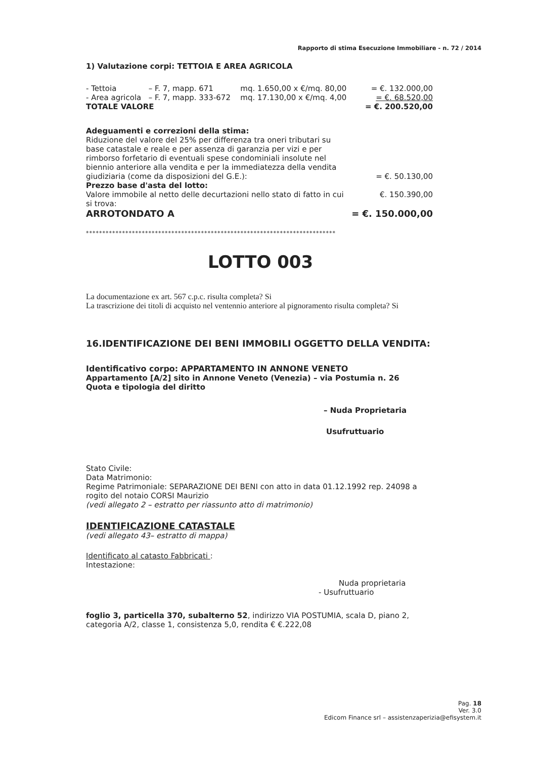Rapporto di stima Esecuzione Immobiliare - n. 72 / 2014
1) Valutazione corpi: TETTOIA E AREA AGRICOLA
| - Tettoia | – F. 7, mapp. 671 | mq. 1.650,00 x €/mq. 80,00 | = €. 132.000,00 |
| - Area agricola | – F. 7, mapp. 333-672 | mq. 17.130,00 x €/mq. 4,00 | = €. 68.520,00 |
| TOTALE VALORE | | | = €. 200.520,00 |
Adeguamenti e correzioni della stima:
| Riduzione del valore del 25% per differenza tra oneri tributari su base catastale e reale e per assenza di garanzia per vizi e per rimborso forfetario di eventuali spese condominiali insolute nel biennio anteriore alla vendita e per la immediatezza della vendita giudiziaria (come da disposizioni del G.E.): | = €. 50.130,00 |
| Prezzo base d'asta del lotto: | |
| Valore immobile al netto delle decurtazioni nello stato di fatto in cui si trova: | €. 150.390,00 |
| ARROTONDATO A | = €. 150.000,00 |
****************************************************************************
LOTTO 003
La documentazione ex art. 567 c.p.c. risulta completa? Si
La trascrizione dei titoli di acquisto nel ventennio anteriore al pignoramento risulta completa? Si
16.IDENTIFICAZIONE DEI BENI IMMOBILI OGGETTO DELLA VENDITA:
Identificativo corpo: APPARTAMENTO IN ANNONE VENETO
Appartamento [A/2] sito in Annone Veneto (Venezia) – via Postumia n. 26
Quota e tipologia del diritto
– Nuda Proprietaria
Usufruttuario
Stato Civile:
Data Matrimonio:
Regime Patrimoniale: SEPARAZIONE DEI BENI con atto in data 01.12.1992 rep. 24098 a rogito del notaio CORSI Maurizio
(vedi allegato 2 – estratto per riassunto atto di matrimonio)
IDENTIFICAZIONE CATASTALE
(vedi allegato 43– estratto di mappa)
Identificato al catasto Fabbricati :
Intestazione:
Nuda proprietaria
- Usufruttuario
foglio 3, particella 370, subalterno 52, indirizzo VIA POSTUMIA, scala D, piano 2, categoria A/2, classe 1, consistenza 5,0, rendita € €.222,08
Pag. 18
Ver. 3.0
Edicom Finance srl – assistenzaperizia@efisystem.it